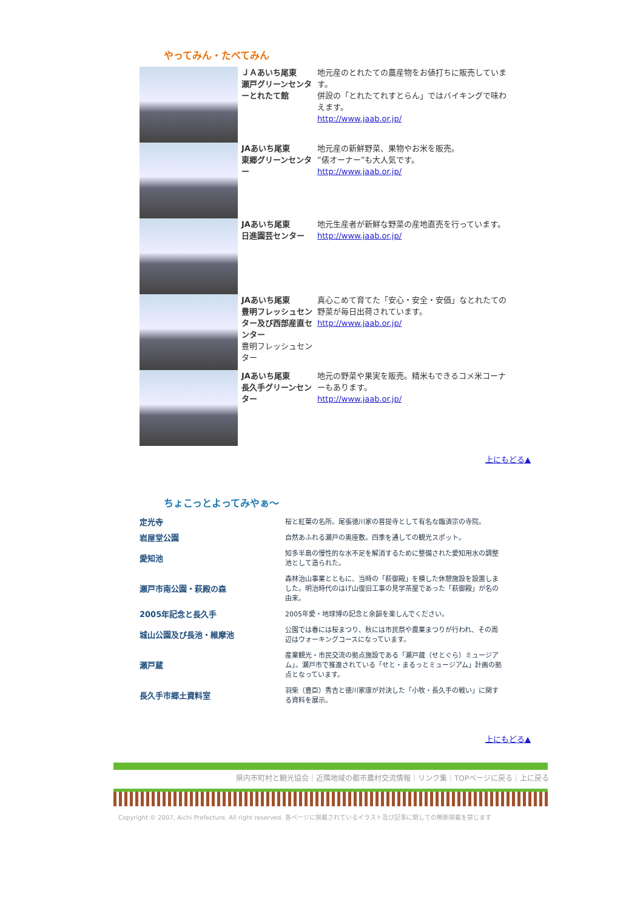やってみん・たべてみん
| | ＪＡあいち尾東 瀬戸グリーンセンターとれたて館 | 地元産のとれたての農産物をお値打ちに販売しています。 併設の「とれたてれすとらん」ではバイキングで味わえます。 http://www.jaab.or.jp/ |
| | JAあいち尾東 東郷グリーンセンター | 地元産の新鮮野菜、果物やお米を販売。 ”俵オーナー”も大人気です。 http://www.jaab.or.jp/ |
| | JAあいち尾東 日進園芸センター | 地元生産者が新鮮な野菜の産地直売を行っています。 http://www.jaab.or.jp/ |
| | JAあいち尾東 豊明フレッシュセンター及び西部産直センター 豊明フレッシュセンター | 真心こめて育てた「安心・安全・安価」なとれたての野菜が毎日出荷されています。 http://www.jaab.or.jp/ |
| | JAあいち尾東 長久手グリーンセンター | 地元の野菜や果実を販売。精米もできるコメ米コーナーもあります。 http://www.jaab.or.jp/ |
上にもどる▲
ちょこっとよってみやぁ～
| 定光寺 | 桜と紅葉の名所。尾張徳川家の菩提寺として有名な臨済宗の寺院。 |
| 岩屋堂公園 | 自然あふれる瀬戸の奥座敷。四季を通しての観光スポット。 |
| 愛知池 | 知多半島の慢性的な水不足を解消するために整備された愛知用水の調整池として造られた。 |
| 瀬戸市南公園・萩殿の森 | 森林治山事業とともに、当時の「萩御殿」を模した休憩施設を設置しました。明治時代のはげ山復旧工事の見学茶屋であった「萩御殿」が名の由来。 |
| 2005年記念と長久手 | 2005年愛・地球博の記念と余韻を楽しんでください。 |
| 城山公園及び長池・維摩池 | 公園では春には桜まつり、秋には市民祭や農業まつりが行われ、その周辺はウォーキングコースになっています。 |
| 瀬戸蔵 | 産業観光・市民交流の拠点施設である「瀬戸蔵（せとぐら）ミュージアム」。瀬戸市で推進されている「せと・まるっとミュージアム」計画の拠点となっています。 |
| 長久手市郷土資料室 | 羽柴（豊臣）秀吉と徳川家康が対決した「小牧・長久手の戦い」に関する資料を展示。 |
上にもどる▲
県内市町村と観光協会｜近隣地域の都市農村交流情報｜リンク集｜TOPページに戻る｜上に戻る
Copyright © 2007, Aichi Prefecture. All right reserved. 各ページに掲載されているイラスト及び記事に関しての無断掲載を禁じます